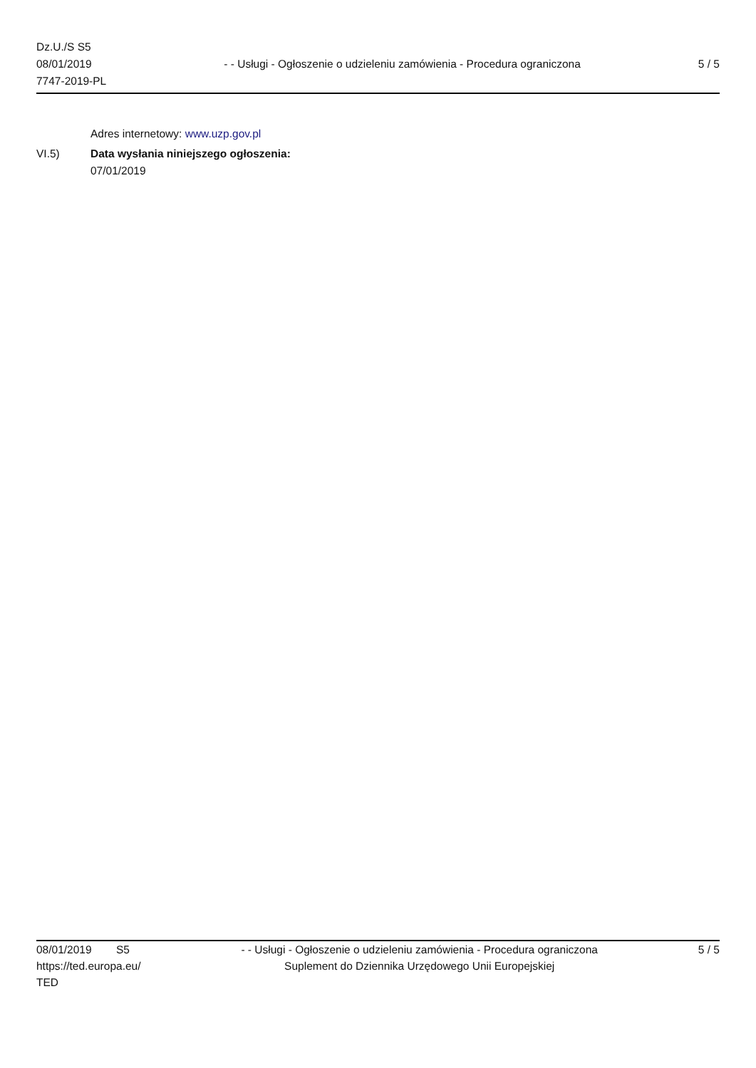Dz.U./S S5
08/01/2019
7747-2019-PL
- - Usługi - Ogłoszenie o udzieleniu zamówienia - Procedura ograniczona
5 / 5
Adres internetowy: www.uzp.gov.pl
VI.5) Data wysłania niniejszego ogłoszenia:
07/01/2019
08/01/2019 S5
https://ted.europa.eu/
TED
- - Usługi - Ogłoszenie o udzieleniu zamówienia - Procedura ograniczona
Suplement do Dziennika Urzędowego Unii Europejskiej
5 / 5